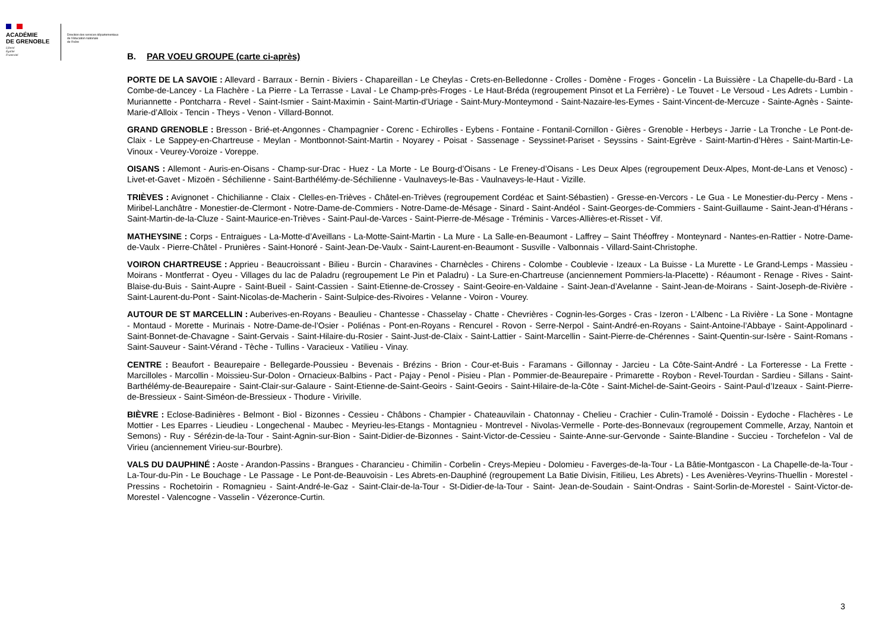ACADÉMIE
DE GRENOBLE
Liberté
Égalité
Fraternité
Direction des services départementaux
de l'éducation nationale
de l'Isère
B. PAR VOEU GROUPE (carte ci-après)
PORTE DE LA SAVOIE : Allevard - Barraux - Bernin - Biviers - Chapareillan - Le Cheylas - Crets-en-Belledonne - Crolles - Domène - Froges - Goncelin - La Buissière - La Chapelle-du-Bard - La Combe-de-Lancey - La Flachère - La Pierre - La Terrasse - Laval - Le Champ-près-Froges - Le Haut-Bréda (regroupement Pinsot et La Ferrière) - Le Touvet - Le Versoud - Les Adrets - Lumbin - Muriannette - Pontcharra - Revel - Saint-Ismier - Saint-Maximin - Saint-Martin-d’Uriage - Saint-Mury-Monteymond - Saint-Nazaire-les-Eymes - Saint-Vincent-de-Mercuze - Sainte-Agnès - Sainte-Marie-d’Alloix - Tencin - Theys - Venon - Villard-Bonnot.
GRAND GRENOBLE : Bresson - Brié-et-Angonnes - Champagnier - Corenc - Echirolles - Eybens - Fontaine - Fontanil-Cornillon - Gières - Grenoble - Herbeys - Jarrie - La Tronche - Le Pont-de-Claix - Le Sappey-en-Chartreuse - Meylan - Montbonnot-Saint-Martin - Noyarey - Poisat - Sassenage - Seyssinet-Pariset - Seyssins - Saint-Egrève - Saint-Martin-d’Hères - Saint-Martin-Le-Vinoux - Veurey-Voroize - Voreppe.
OISANS : Allemont - Auris-en-Oisans - Champ-sur-Drac - Huez - La Morte - Le Bourg-d’Oisans - Le Freney-d’Oisans - Les Deux Alpes (regroupement Deux-Alpes, Mont-de-Lans et Venosc) - Livet-et-Gavet - Mizoën - Séchilienne - Saint-Barthélémy-de-Séchilienne - Vaulnaveys-le-Bas - Vaulnaveys-le-Haut - Vizille.
TRIÈVES : Avignonet - Chichilianne - Claix - Clelles-en-Trièves - Châtel-en-Trièves (regroupement Cordéac et Saint-Sébastien) - Gresse-en-Vercors - Le Gua - Le Monestier-du-Percy - Mens - Miribel-Lanchâtre - Monestier-de-Clermont - Notre-Dame-de-Commiers - Notre-Dame-de-Mésage - Sinard - Saint-Andéol - Saint-Georges-de-Commiers - Saint-Guillaume - Saint-Jean-d’Hérans - Saint-Martin-de-la-Cluze - Saint-Maurice-en-Trièves - Saint-Paul-de-Varces - Saint-Pierre-de-Mésage - Tréminis - Varces-Allières-et-Risset - Vif.
MATHEYSINE : Corps - Entraigues - La-Motte-d’Aveillans - La-Motte-Saint-Martin - La Mure - La Salle-en-Beaumont - Laffrey – Saint Théoffrey - Monteynard - Nantes-en-Rattier - Notre-Dame-de-Vaulx - Pierre-Châtel - Prunières - Saint-Honoré - Saint-Jean-De-Vaulx - Saint-Laurent-en-Beaumont - Susville - Valbonnais - Villard-Saint-Christophe.
VOIRON CHARTREUSE : Apprieu - Beaucroissant - Bilieu - Burcin - Charavines - Charnècles - Chirens - Colombe - Coublevie - Izeaux - La Buisse - La Murette - Le Grand-Lemps - Massieu - Moirans - Montferrat - Oyeu - Villages du lac de Paladru (regroupement Le Pin et Paladru) - La Sure-en-Chartreuse (anciennement Pommiers-la-Placette) - Réaumont - Renage - Rives - Saint-Blaise-du-Buis - Saint-Aupre - Saint-Bueil - Saint-Cassien - Saint-Etienne-de-Crossey - Saint-Geoire-en-Valdaine - Saint-Jean-d’Avelanne - Saint-Jean-de-Moirans - Saint-Joseph-de-Rivière - Saint-Laurent-du-Pont - Saint-Nicolas-de-Macherin - Saint-Sulpice-des-Rivoires - Velanne - Voiron - Vourey.
AUTOUR DE ST MARCELLIN : Auberives-en-Royans - Beaulieu - Chantesse - Chasselay - Chatte - Chevrières - Cognin-les-Gorges - Cras - Izeron - L’Albenc - La Rivière - La Sone - Montagne - Montaud - Morette - Murinais - Notre-Dame-de-l’Osier - Poliénas - Pont-en-Royans - Rencurel - Rovon - Serre-Nerpol - Saint-André-en-Royans - Saint-Antoine-l’Abbaye - Saint-Appolinard - Saint-Bonnet-de-Chavagne - Saint-Gervais - Saint-Hilaire-du-Rosier - Saint-Just-de-Claix - Saint-Lattier - Saint-Marcellin - Saint-Pierre-de-Chérennes - Saint-Quentin-sur-Isère - Saint-Romans - Saint-Sauveur - Saint-Vérand - Tèche - Tullins - Varacieux - Vatilieu - Vinay.
CENTRE : Beaufort - Beaurepaire - Bellegarde-Poussieu - Bevenais - Brézins - Brion - Cour-et-Buis - Faramans - Gillonnay - Jarcieu - La Côte-Saint-André - La Forteresse - La Frette - Marcilloles - Marcollin - Moissieu-Sur-Dolon - Ornacieux-Balbins - Pact - Pajay - Penol - Pisieu - Plan - Pommier-de-Beaurepaire - Primarette - Roybon - Revel-Tourdan - Sardieu - Sillans - Saint-Barthélémy-de-Beaurepaire - Saint-Clair-sur-Galaure - Saint-Etienne-de-Saint-Geoirs - Saint-Geoirs - Saint-Hilaire-de-la-Côte - Saint-Michel-de-Saint-Geoirs - Saint-Paul-d’Izeaux - Saint-Pierre-de-Bressieux - Saint-Siméon-de-Bressieux - Thodure - Viriville.
BIÈVRE : Eclose-Badinières - Belmont - Biol - Bizonnes - Cessieu - Châbons - Champier - Chateauvilain - Chatonnay - Chelieu - Crachier - Culin-Tramolé - Doissin - Eydoche - Flachères - Le Mottier - Les Eparres - Lieudieu - Longechenal - Maubec - Meyrieu-les-Etangs - Montagnieu - Montrevel - Nivolas-Vermelle - Porte-des-Bonnevaux (regroupement Commelle, Arzay, Nantoin et Semons) - Ruy - Sérézin-de-la-Tour - Saint-Agnin-sur-Bion - Saint-Didier-de-Bizonnes - Saint-Victor-de-Cessieu - Sainte-Anne-sur-Gervonde - Sainte-Blandine - Succieu - Torchefelon - Val de Virieu (anciennement Virieu-sur-Bourbre).
VALS DU DAUPHINÉ : Aoste - Arandon-Passins - Brangues - Charancieu - Chimilin - Corbelin - Creys-Mepieu - Dolomieu - Faverges-de-la-Tour - La Bâtie-Montgascon - La Chapelle-de-la-Tour - La-Tour-du-Pin - Le Bouchage - Le Passage - Le Pont-de-Beauvoisin - Les Abrets-en-Dauphiné (regroupement La Batie Divisin, Fitilieu, Les Abrets) - Les Avenières-Veyrins-Thuellin - Morestel - Pressins - Rochetoirin - Romagnieu - Saint-André-le-Gaz - Saint-Clair-de-la-Tour - St-Didier-de-la-Tour - Saint- Jean-de-Soudain - Saint-Ondras - Saint-Sorlin-de-Morestel - Saint-Victor-de-Morestel - Valencogne - Vasselin - Vézeronce-Curtin.
3